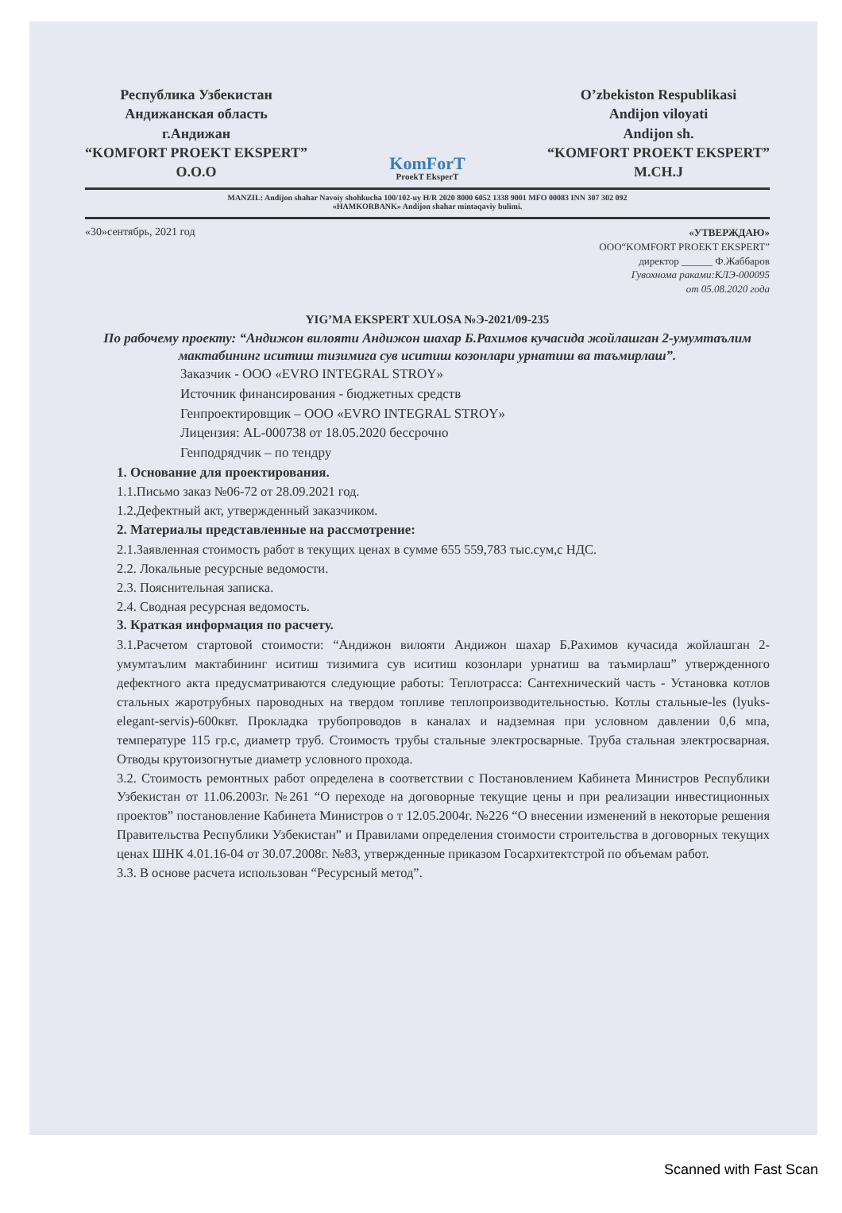Республика Узбекистан
Андижанская область
г.Андижан
“KOMFORT PROEKT EKSPERT”
O.O.O
KomForT
ProekT EksperT
O’zbekiston Respublikasi
Andijon viloyati
Andijon sh.
“KOMFORT PROEKT EKSPERT”
M.CH.J
MANZIL: Andijon shahar Navoiy shohkucha 100/102-uy H/R 2020 8000 6052 1338 9001 MFO 00083 INN 307 302 092
«HAMKORBANK» Andijon shahar mintaqaviy bulimi.
«30»сентябрь, 2021 год
«УТВЕРЖДАЮ»
ООО“KOMFORT PROEKT EKSPERT”
директор ______ Ф.Жаббаров
Гувохнома раками:КЛЭ-000095
от 05.08.2020 года
YIG’MA EKSPERT XULOSA №Э-2021/09-235
По рабочему проекту: “Андижон вилояти Андижон шахар Б.Рахимов кучасида жойлашган 2-умумтаълим мактабининг иситиш тизимига сув иситиш козонлари урнатиш ва таъмирлаш”.
Заказчик - ООО «EVRO INTEGRAL STROY»
Источник финансирования - бюджетных средств
Генпроектировщик – ООО «EVRO INTEGRAL STROY»
Лицензия: AL-000738 от 18.05.2020 бессрочно
Генподрядчик – по тендру
1. Основание для проектирования.
1.1.Письмо заказ №06-72 от 28.09.2021 год.
1.2.Дефектный акт, утвержденный заказчиком.
2. Материалы представленные на рассмотрение:
2.1.Заявленная стоимость работ в текущих ценах в сумме 655 559,783 тыс.сум,с НДС.
2.2. Локальные ресурсные ведомости.
2.3. Пояснительная записка.
2.4. Сводная ресурсная ведомость.
3. Краткая информация по расчету.
3.1.Расчетом стартовой стоимости: “Андижон вилояти Андижон шахар Б.Рахимов кучасида жойлашган 2-умумтаълим мактабининг иситиш тизимига сув иситиш козонлари урнатиш ва таъмирлаш” утвержденного дефектного акта предусматриваются следующие работы: Теплотрасса: Сантехнический часть - Установка котлов стальных жаротрубных пароводных на твердом топливе теплопроизводительностью. Котлы стальные-les (lyuks-elegant-servis)-600квт. Прокладка трубопроводов в каналах и надземная при условном давлении 0,6 мпа, температуре 115 гр.с, диаметр труб. Стоимость трубы стальные электросварные. Труба стальная электросварная. Отводы крутоизогнутые диаметр условного прохода.
3.2. Стоимость ремонтных работ определена в соответствии с Постановлением Кабинета Министров Республики Узбекистан от 11.06.2003г. №261 “О переходе на договорные текущие цены и при реализации инвестиционных проектов” постановление Кабинета Министров о т 12.05.2004г. №226 “О внесении изменений в некоторые решения Правительства Республики Узбекистан” и Правилами определения стоимости строительства в договорных текущих ценах ШНК 4.01.16-04 от 30.07.2008г. №83, утвержденные приказом Госархитектстрой по объемам работ.
3.3. В основе расчета использован “Ресурсный метод”.
Scanned with Fast Scan